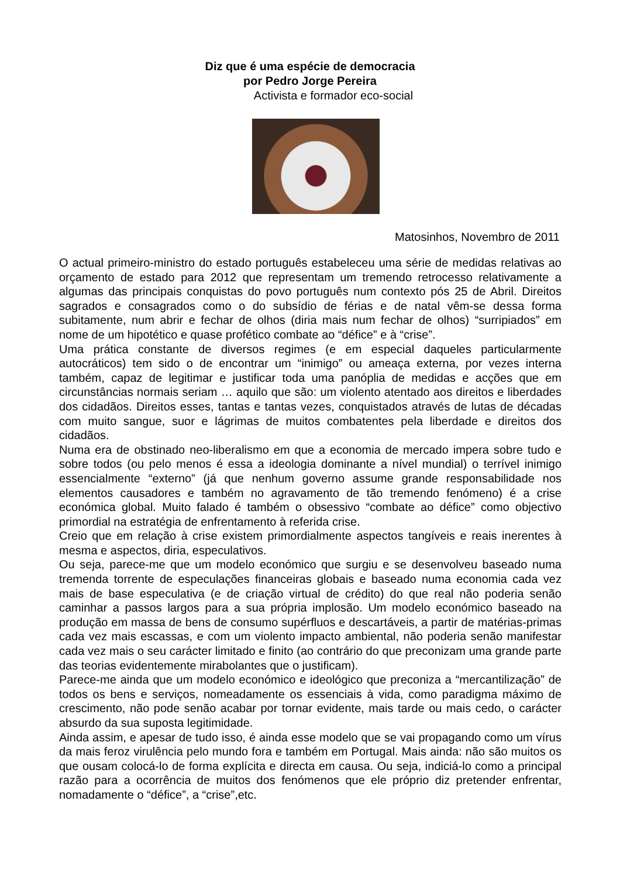Diz que é uma espécie de democracia
por Pedro Jorge Pereira
Activista e formador eco-social
Matosinhos, Novembro de 2011
O actual primeiro-ministro do estado português estabeleceu uma série de medidas relativas ao orçamento de estado para 2012 que representam um tremendo retrocesso relativamente a algumas das principais conquistas do povo português num contexto pós 25 de Abril. Direitos sagrados e consagrados como o do subsídio de férias e de natal vêm-se dessa forma subitamente, num abrir e fechar de olhos (diria mais num fechar de olhos) “surripiados” em nome de um hipotético e quase profético combate ao “défice” e à “crise”.
Uma prática constante de diversos regimes (e em especial daqueles particularmente autocráticos) tem sido o de encontrar um “inimigo” ou ameaça externa, por vezes interna também, capaz de legitimar e justificar toda uma panóplia de medidas e acções que em circunstâncias normais seriam … aquilo que são: um violento atentado aos direitos e liberdades dos cidadãos. Direitos esses, tantas e tantas vezes, conquistados através de lutas de décadas com muito sangue, suor e lágrimas de muitos combatentes pela liberdade e direitos dos cidadãos.
Numa era de obstinado neo-liberalismo em que a economia de mercado impera sobre tudo e sobre todos (ou pelo menos é essa a ideologia dominante a nível mundial) o terrível inimigo essencialmente “externo” (já que nenhum governo assume grande responsabilidade nos elementos causadores e também no agravamento de tão tremendo fenómeno) é a crise económica global. Muito falado é também o obsessivo “combate ao défice” como objectivo primordial na estratégia de enfrentamento à referida crise.
Creio que em relação à crise existem primordialmente aspectos tangíveis e reais inerentes à mesma e aspectos, diria, especulativos.
Ou seja, parece-me que um modelo económico que surgiu e se desenvolveu baseado numa tremenda torrente de especulações financeiras globais e baseado numa economia cada vez mais de base especulativa (e de criação virtual de crédito) do que real não poderia senão caminhar a passos largos para a sua própria implosão. Um modelo económico baseado na produção em massa de bens de consumo supérfluos e descartáveis, a partir de matérias-primas cada vez mais escassas, e com um violento impacto ambiental, não poderia senão manifestar cada vez mais o seu carácter limitado e finito (ao contrário do que preconizam uma grande parte das teorias evidentemente mirabolantes que o justificam).
Parece-me ainda que um modelo económico e ideológico que preconiza a “mercantilização” de todos os bens e serviços, nomeadamente os essenciais à vida, como paradigma máximo de crescimento, não pode senão acabar por tornar evidente, mais tarde ou mais cedo, o carácter absurdo da sua suposta legitimidade.
Ainda assim, e apesar de tudo isso, é ainda esse modelo que se vai propagando como um vírus da mais feroz virulência pelo mundo fora e também em Portugal. Mais ainda: não são muitos os que ousam colocá-lo de forma explícita e directa em causa. Ou seja, indiciá-lo como a principal razão para a ocorrência de muitos dos fenómenos que ele próprio diz pretender enfrentar, nomadamente o “défice”, a “crise”,etc.